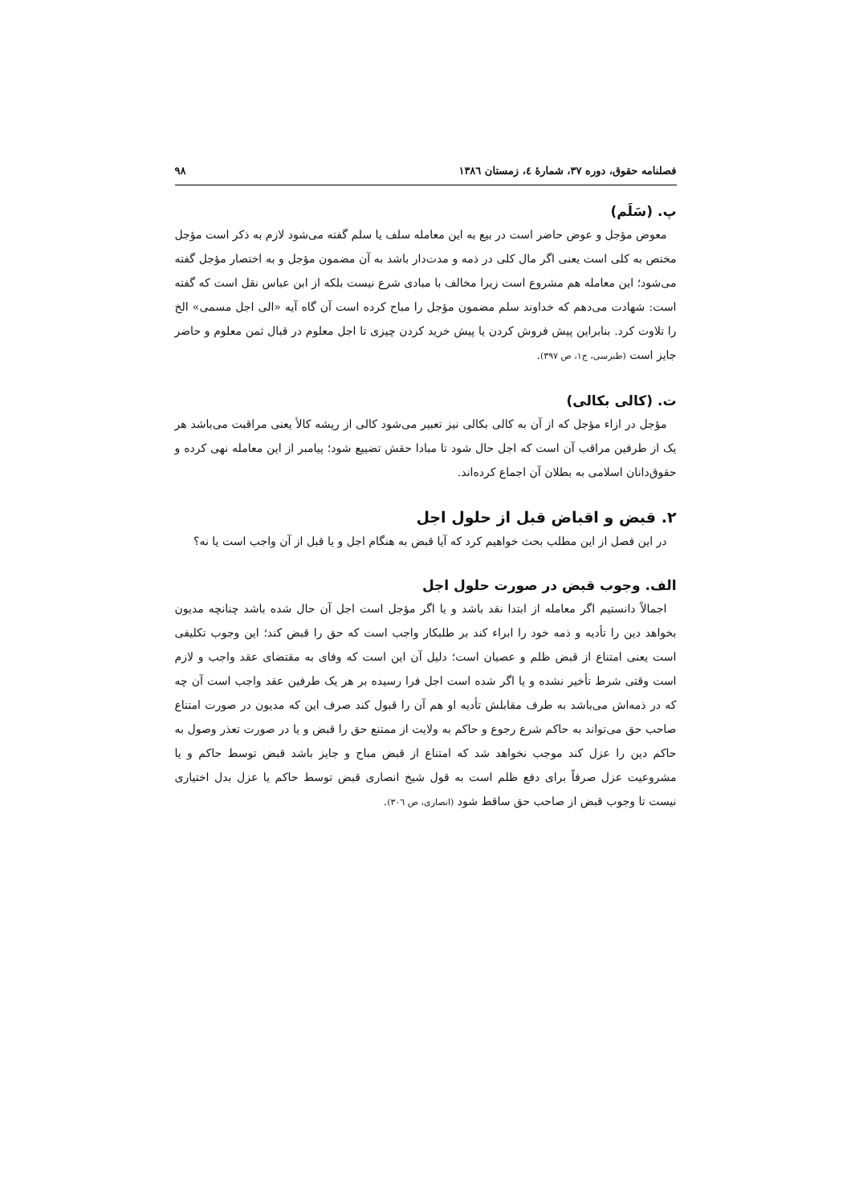فصلنامه حقوق، دوره ۳۷، شمارهٔ ٤، زمستان ١٣٨٦ ۹۸
پ. (سَلَم)
معوض مؤجل و عوض حاضر است در بیع به این معامله سلف یا سلم گفته می‌شود لازم به ذکر است مؤجل مختص به کلی است یعنی اگر مال کلی در ذمه و مدت‌دار باشد به آن مضمون مؤجل و به اختصار مؤجل گفته می‌شود؛ این معامله هم مشروع است زیرا مخالف با مبادی شرع نیست بلکه از ابن عباس نقل است که گفته است: شهادت می‌دهم که خداوند سلم مضمون مؤجل را مباح کرده است آن گاه آیه «الی اجل مسمی» الخ را تلاوت کرد. بنابراین پیش فروش کردن یا پیش خرید کردن چیزی تا اجل معلوم در قبال ثمن معلوم و حاضر جایز است (طبرسی، ج۱، ص ۳۹۷).
ت. (کالی بکالی)
مؤجل در ازاء مؤجل که از آن به کالی بکالی نیز تعبیر می‌شود کالی از ریشه کالأ یعنی مراقبت می‌باشد هر یک از طرفین مراقب آن است که اجل حال شود تا مبادا حقش تضییع شود؛ پیامبر از این معامله نهی کرده و حقوق‌دانان اسلامی به بطلان آن اجماع کرده‌اند.
۲. قبض و اقباض قبل از حلول اجل
در این فصل از این مطلب بحث خواهیم کرد که آیا قبض به هنگام اجل و یا قبل از آن واجب است یا نه؟
الف. وجوب قبض در صورت حلول اجل
اجمالاً دانستیم اگر معامله از ابتدا نقد باشد و یا اگر مؤجل است اجل آن حال شده باشد چنانچه مدیون بخواهد دین را تأدیه و ذمه خود را ابراء کند بر طلبکار واجب است که حق را قبض کند؛ این وجوب تکلیفی است یعنی امتناع از قبض ظلم و عصیان است؛ دلیل آن این است که وفای به مقتضای عقد واجب و لازم است وقتی شرط تأخیر نشده و یا اگر شده است اجل فرا رسیده بر هر یک طرفین عقد واجب است آن چه که در ذمه‌اش می‌باشد به طرف مقابلش تأدیه او هم آن را قبول کند صرف این که مدیون در صورت امتناع صاحب حق می‌تواند به حاکم شرع رجوع و حاکم به ولایت از ممتنع حق را قبض و یا در صورت تعذر وصول به حاکم دین را عزل کند موجب نخواهد شد که امتناع از قبض مباح و جایز باشد قبض توسط حاکم و یا مشروعیت عزل صرفاً برای دفع ظلم است به قول شیخ انصاری قبض توسط حاکم یا عزل بدل اختیاری نیست تا وجوب قبض از صاحب حق ساقط شود (انصاری، ص ۳۰٦).